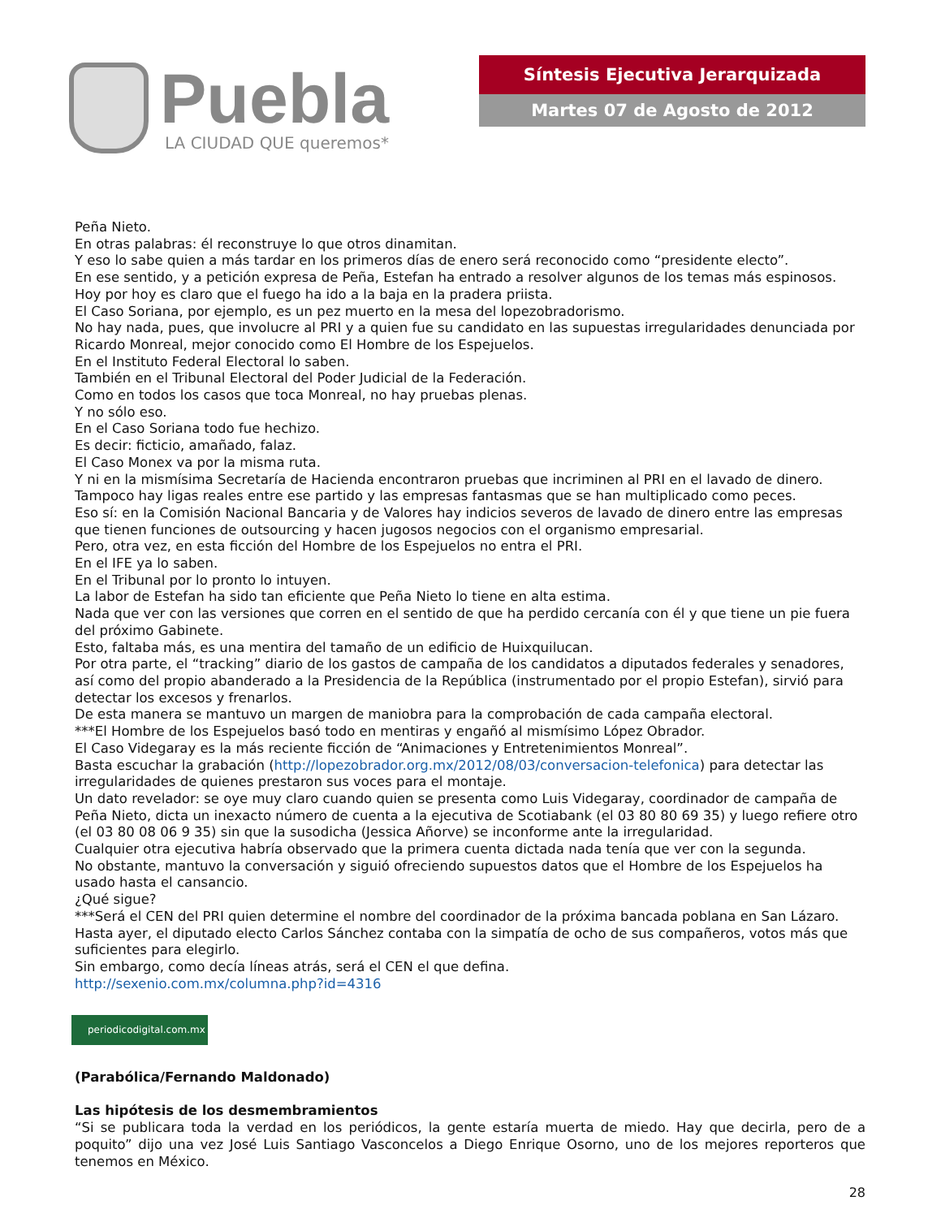Puebla
LA CIUDAD QUE queremos*
Síntesis Ejecutiva Jerarquizada
Martes 07 de Agosto de 2012
Peña Nieto.
En otras palabras: él reconstruye lo que otros dinamitan.
Y eso lo sabe quien a más tardar en los primeros días de enero será reconocido como “presidente electo”.
En ese sentido, y a petición expresa de Peña, Estefan ha entrado a resolver algunos de los temas más espinosos.
Hoy por hoy es claro que el fuego ha ido a la baja en la pradera priista.
El Caso Soriana, por ejemplo, es un pez muerto en la mesa del lopezobradorismo.
No hay nada, pues, que involucre al PRI y a quien fue su candidato en las supuestas irregularidades denunciada por Ricardo Monreal, mejor conocido como El Hombre de los Espejuelos.
En el Instituto Federal Electoral lo saben.
También en el Tribunal Electoral del Poder Judicial de la Federación.
Como en todos los casos que toca Monreal, no hay pruebas plenas.
Y no sólo eso.
En el Caso Soriana todo fue hechizo.
Es decir: ficticio, amañado, falaz.
El Caso Monex va por la misma ruta.
Y ni en la mismísima Secretaría de Hacienda encontraron pruebas que incriminen al PRI en el lavado de dinero.
Tampoco hay ligas reales entre ese partido y las empresas fantasmas que se han multiplicado como peces.
Eso sí: en la Comisión Nacional Bancaria y de Valores hay indicios severos de lavado de dinero entre las empresas que tienen funciones de outsourcing y hacen jugosos negocios con el organismo empresarial.
Pero, otra vez, en esta ficción del Hombre de los Espejuelos no entra el PRI.
En el IFE ya lo saben.
En el Tribunal por lo pronto lo intuyen.
La labor de Estefan ha sido tan eficiente que Peña Nieto lo tiene en alta estima.
Nada que ver con las versiones que corren en el sentido de que ha perdido cercanía con él y que tiene un pie fuera del próximo Gabinete.
Esto, faltaba más, es una mentira del tamaño de un edificio de Huixquilucan.
Por otra parte, el “tracking” diario de los gastos de campaña de los candidatos a diputados federales y senadores, así como del propio abanderado a la Presidencia de la República (instrumentado por el propio Estefan), sirvió para detectar los excesos y frenarlos.
De esta manera se mantuvo un margen de maniobra para la comprobación de cada campaña electoral.
***El Hombre de los Espejuelos basó todo en mentiras y engañó al mismísimo López Obrador.
El Caso Videgaray es la más reciente ficción de “Animaciones y Entretenimientos Monreal”.
Basta escuchar la grabación (http://lopezobrador.org.mx/2012/08/03/conversacion-telefonica) para detectar las irregularidades de quienes prestaron sus voces para el montaje.
Un dato revelador: se oye muy claro cuando quien se presenta como Luis Videgaray, coordinador de campaña de Peña Nieto, dicta un inexacto número de cuenta a la ejecutiva de Scotiabank (el 03 80 80 69 35) y luego refiere otro (el 03 80 08 06 9 35) sin que la susodicha (Jessica Añorve) se inconforme ante la irregularidad.
Cualquier otra ejecutiva habría observado que la primera cuenta dictada nada tenía que ver con la segunda.
No obstante, mantuvo la conversación y siguió ofreciendo supuestos datos que el Hombre de los Espejuelos ha usado hasta el cansancio.
¿Qué sigue?
***Será el CEN del PRI quien determine el nombre del coordinador de la próxima bancada poblana en San Lázaro.
Hasta ayer, el diputado electo Carlos Sánchez contaba con la simpatía de ocho de sus compañeros, votos más que suficientes para elegirlo.
Sin embargo, como decía líneas atrás, será el CEN el que defina.
http://sexenio.com.mx/columna.php?id=4316
periodicodigital.com.mx
(Parabólica/Fernando Maldonado)
Las hipótesis de los desmembramientos
“Si se publicara toda la verdad en los periódicos, la gente estaría muerta de miedo. Hay que decirla, pero de a poquito” dijo una vez José Luis Santiago Vasconcelos a Diego Enrique Osorno, uno de los mejores reporteros que tenemos en México.
28